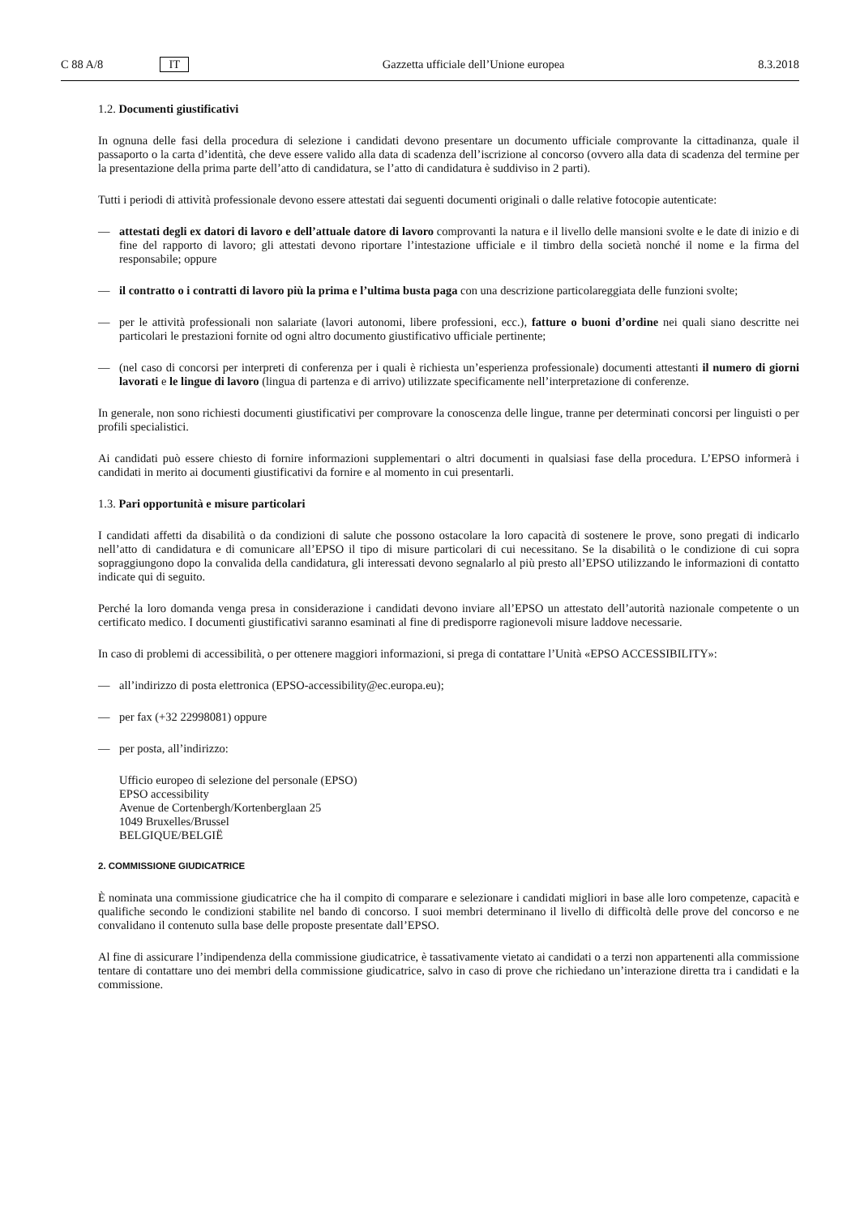C 88 A/8 IT
Gazzetta ufficiale dell’Unione europea 8.3.2018
1.2. Documenti giustificativi
In ognuna delle fasi della procedura di selezione i candidati devono presentare un documento ufficiale comprovante la cittadinanza, quale il passaporto o la carta d’identità, che deve essere valido alla data di scadenza dell’iscrizione al concorso (ovvero alla data di scadenza del termine per la presentazione della prima parte dell’atto di candidatura, se l’atto di candidatura è suddiviso in 2 parti).
Tutti i periodi di attività professionale devono essere attestati dai seguenti documenti originali o dalle relative fotocopie autenticate:
— attestati degli ex datori di lavoro e dell’attuale datore di lavoro comprovanti la natura e il livello delle mansioni svolte e le date di inizio e di fine del rapporto di lavoro; gli attestati devono riportare l’intestazione ufficiale e il timbro della società nonché il nome e la firma del responsabile; oppure
— il contratto o i contratti di lavoro più la prima e l’ultima busta paga con una descrizione particolareggiata delle funzioni svolte;
— per le attività professionali non salariate (lavori autonomi, libere professioni, ecc.), fatture o buoni d’ordine nei quali siano descritte nei particolari le prestazioni fornite od ogni altro documento giustificativo ufficiale pertinente;
— (nel caso di concorsi per interpreti di conferenza per i quali è richiesta un’esperienza professionale) documenti attestanti il numero di giorni lavorati e le lingue di lavoro (lingua di partenza e di arrivo) utilizzate specificamente nell’interpretazione di conferenze.
In generale, non sono richiesti documenti giustificativi per comprovare la conoscenza delle lingue, tranne per determinati concorsi per linguisti o per profili specialistici.
Ai candidati può essere chiesto di fornire informazioni supplementari o altri documenti in qualsiasi fase della procedura. L’EPSO informerà i candidati in merito ai documenti giustificativi da fornire e al momento in cui presentarli.
1.3. Pari opportunità e misure particolari
I candidati affetti da disabilità o da condizioni di salute che possono ostacolare la loro capacità di sostenere le prove, sono pregati di indicarlo nell’atto di candidatura e di comunicare all’EPSO il tipo di misure particolari di cui necessitano. Se la disabilità o le condizione di cui sopra sopraggiungono dopo la convalida della candidatura, gli interessati devono segnalarlo al più presto all’EPSO utilizzando le informazioni di contatto indicate qui di seguito.
Perché la loro domanda venga presa in considerazione i candidati devono inviare all’EPSO un attestato dell’autorità nazionale competente o un certificato medico. I documenti giustificativi saranno esaminati al fine di predisporre ragionevoli misure laddove necessarie.
In caso di problemi di accessibilità, o per ottenere maggiori informazioni, si prega di contattare l’Unità «EPSO ACCESSIBILITY»:
— all’indirizzo di posta elettronica (EPSO-accessibility@ec.europa.eu);
— per fax (+32 22998081) oppure
— per posta, all’indirizzo:
Ufficio europeo di selezione del personale (EPSO)
EPSO accessibility
Avenue de Cortenbergh/Kortenberglaan 25
1049 Bruxelles/Brussel
BELGIQUE/BELGIË
2. COMMISSIONE GIUDICATRICE
È nominata una commissione giudicatrice che ha il compito di comparare e selezionare i candidati migliori in base alle loro competenze, capacità e qualifiche secondo le condizioni stabilite nel bando di concorso. I suoi membri determinano il livello di difficoltà delle prove del concorso e ne convalidano il contenuto sulla base delle proposte presentate dall’EPSO.
Al fine di assicurare l’indipendenza della commissione giudicatrice, è tassativamente vietato ai candidati o a terzi non appartenenti alla commissione tentare di contattare uno dei membri della commissione giudicatrice, salvo in caso di prove che richiedano un’interazione diretta tra i candidati e la commissione.